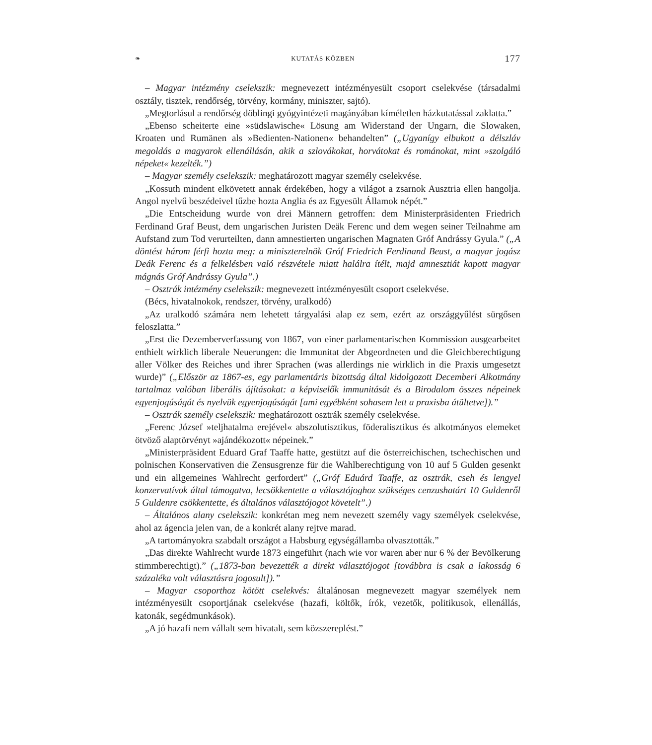❧ KUTATÁS KÖZBEN 177
– Magyar intézmény cselekszik: megnevezett intézményesült csoport cselekvése (társadalmi osztály, tisztek, rendőrség, törvény, kormány, miniszter, sajtó).
„Megtorlásul a rendőrség döblingi gyógyintézeti magányában kíméletlen házkutatással zaklatta.”
„Ebenso scheiterte eine »südslawische« Lösung am Widerstand der Ungarn, die Slowaken, Kroaten und Rumänen als »Bedienten-Nationen« behandelten” („Ugyanígy elbukott a délszláv megoldás a magyarok ellenállásán, akik a szlovákokat, horvátokat és románokat, mint »szolgáló népeket« kezelték.”)
– Magyar személy cselekszik: meghatározott magyar személy cselekvése.
„Kossuth mindent elkövetett annak érdekében, hogy a világot a zsarnok Ausztria ellen hangolja. Angol nyelvű beszédeivel tűzbe hozta Anglia és az Egyesült Államok népét.”
„Die Entscheidung wurde von drei Männern getroffen: dem Ministerpräsidenten Friedrich Ferdinand Graf Beust, dem ungarischen Juristen Deäk Ferenc und dem wegen seiner Teilnahme am Aufstand zum Tod verurteilten, dann amnestierten ungarischen Magnaten Gróf Andrássy Gyula.” („A döntést három férfi hozta meg: a miniszterelnök Gróf Friedrich Ferdinand Beust, a magyar jogász Deák Ferenc és a felkelésben való részvétele miatt halálra ítélt, majd amnesztiát kapott magyar mágnás Gróf Andrássy Gyula”.)
– Osztrák intézmény cselekszik: megnevezett intézményesült csoport cselekvése.
(Bécs, hivatalnokok, rendszer, törvény, uralkodó)
„Az uralkodó számára nem lehetett tárgyalási alap ez sem, ezért az országgyűlést sürgősen feloszlatta.”
„Erst die Dezemberverfassung von 1867, von einer parlamentarischen Kommission ausgearbeitet enthielt wirklich liberale Neuerungen: die Immunitat der Abgeordneten und die Gleichberechtigung aller Völker des Reiches und ihrer Sprachen (was allerdings nie wirklich in die Praxis umgesetzt wurde)” („Először az 1867-es, egy parlamentáris bizottság által kidolgozott Decemberi Alkotmány tartalmaz valóban liberális újításokat: a képviselők immunitását és a Birodalom összes népeinek egyenjogúságát és nyelvük egyenjogúságát [ami egyébként sohasem lett a praxisba átültetve]).”
– Osztrák személy cselekszik: meghatározott osztrák személy cselekvése.
„Ferenc József »teljhatalma erejével« abszolutisztikus, föderalisztikus és alkotmányos elemeket ötvöző alaptörvényt »ajándékozott« népeinek.”
„Ministerpräsident Eduard Graf Taaffe hatte, gestützt auf die österreichischen, tschechischen und polnischen Konservativen die Zensusgrenze für die Wahlberechtigung von 10 auf 5 Gulden gesenkt und ein allgemeines Wahlrecht gerfordert” („Gróf Eduárd Taaffe, az osztrák, cseh és lengyel konzervatívok által támogatva, lecsökkentette a választójoghoz szükséges cenzushatárt 10 Guldenről 5 Guldenre csökkentette, és általános választójogot követelt”.)
– Általános alany cselekszik: konkrétan meg nem nevezett személy vagy személyek cselekvése, ahol az ágencia jelen van, de a konkrét alany rejtve marad.
„A tartományokra szabdalt országot a Habsburg egységállamba olvasztották.”
„Das direkte Wahlrecht wurde 1873 eingeführt (nach wie vor waren aber nur 6 % der Bevölkerung stimmberechtigt).” („1873-ban bevezették a direkt választójogot [továbbra is csak a lakosság 6 százaléka volt választásra jogosult]).”
– Magyar csoporthoz kötött cselekvés: általánosan megnevezett magyar személyek nem intézményesült csoportjának cselekvése (hazafi, költők, írók, vezetők, politikusok, ellenállás, katonák, segédmunkások).
„A jó hazafi nem vállalt sem hivatalt, sem közszereplést.”